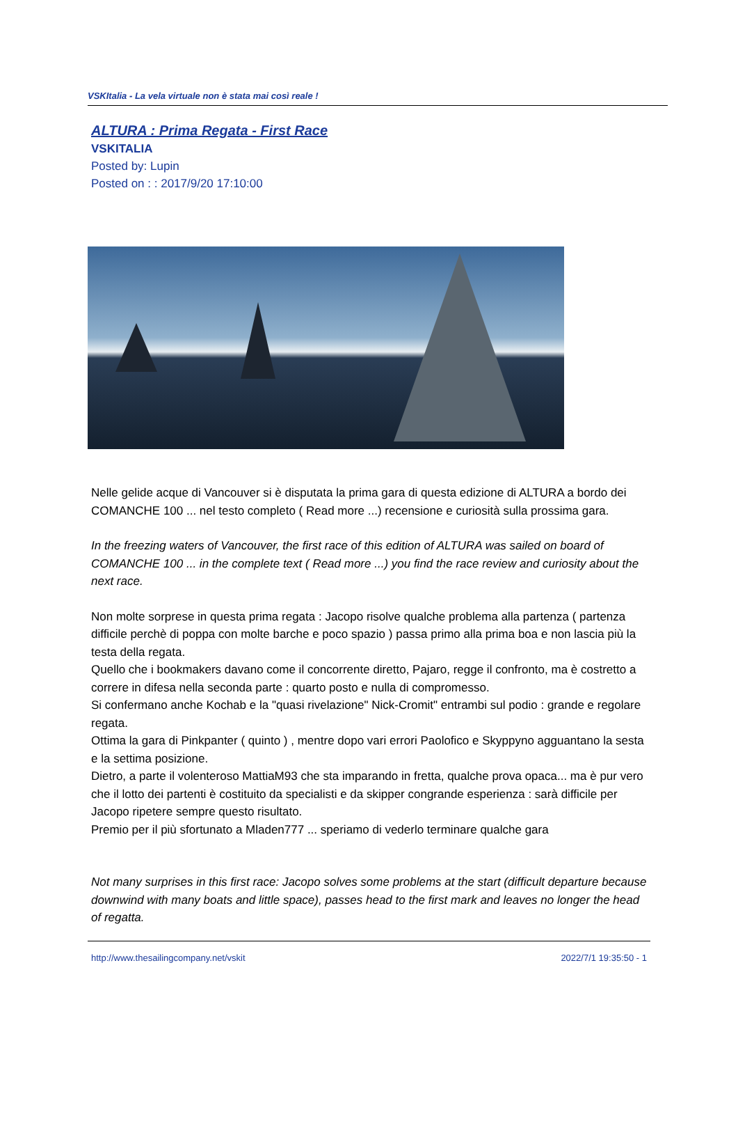VSKItalia - La vela virtuale non è stata mai così reale !
ALTURA : Prima Regata - First Race
VSKITALIA
Posted by: Lupin
Posted on : : 2017/9/20 17:10:00
Nelle gelide acque di Vancouver si è disputata la prima gara di questa edizione di ALTURA a bordo dei COMANCHE 100 ... nel testo completo ( Read more ...) recensione e curiosità sulla prossima gara.
In the freezing waters of Vancouver, the first race of this edition of ALTURA was sailed on board of COMANCHE 100 ... in the complete text ( Read more ...) you find the race review and curiosity about the next race.
Non molte sorprese in questa prima regata : Jacopo risolve qualche problema alla partenza ( partenza difficile perchè di poppa con molte barche e poco spazio ) passa primo alla prima boa e non lascia più la testa della regata.
Quello che i bookmakers davano come il concorrente diretto, Pajaro, regge il confronto, ma è costretto a correre in difesa nella seconda parte : quarto posto e nulla di compromesso.
Si confermano anche Kochab e la "quasi rivelazione" Nick-Cromit" entrambi sul podio : grande e regolare regata.
Ottima la gara di Pinkpanter ( quinto ) , mentre dopo vari errori Paolofico e Skyppyno agguantano la sesta e la settima posizione.
Dietro, a parte il volenteroso MattiaM93 che sta imparando in fretta, qualche prova opaca... ma è pur vero che il lotto dei partenti è costituito da specialisti e da skipper congrande esperienza : sarà difficile per Jacopo ripetere sempre questo risultato.
Premio per il più sfortunato a Mladen777 ... speriamo di vederlo terminare qualche gara
Not many surprises in this first race: Jacopo solves some problems at the start (difficult departure because downwind with many boats and little space), passes head to the first mark and leaves no longer the head of regatta.
http://www.thesailingcompany.net/vskit 2022/7/1 19:35:50 - 1